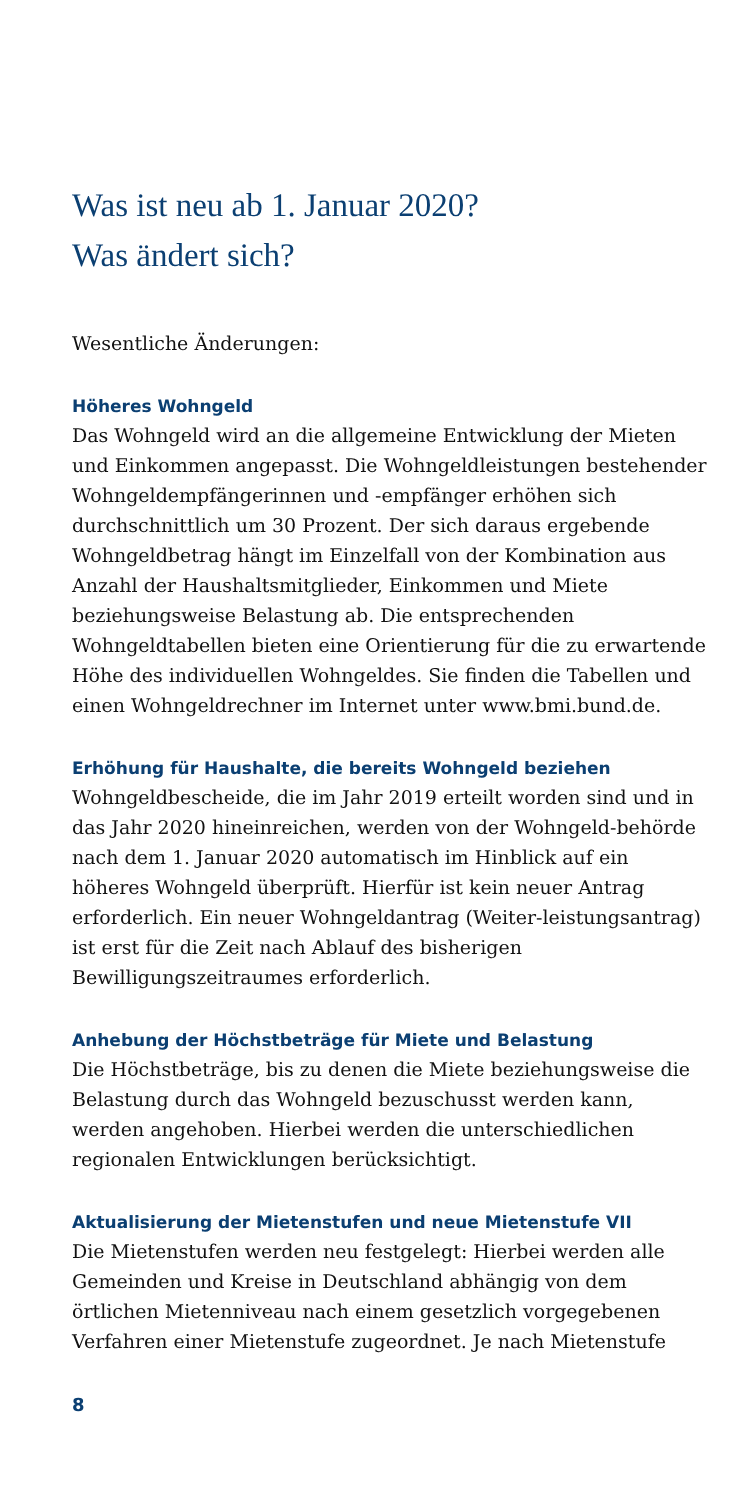Was ist neu ab 1. Januar 2020?
Was ändert sich?
Wesentliche Änderungen:
Höheres Wohngeld
Das Wohngeld wird an die allgemeine Entwicklung der Mieten und Einkommen angepasst. Die Wohngeldleistungen bestehender Wohngeldempfängerinnen und -empfänger erhöhen sich durchschnittlich um 30 Prozent. Der sich daraus ergebende Wohngeldbetrag hängt im Einzelfall von der Kombination aus Anzahl der Haushaltsmitglieder, Einkommen und Miete beziehungsweise Belastung ab. Die entsprechenden Wohngeldtabellen bieten eine Orientierung für die zu erwartende Höhe des individuellen Wohngeldes. Sie finden die Tabellen und einen Wohngeldrechner im Internet unter www.bmi.bund.de.
Erhöhung für Haushalte, die bereits Wohngeld beziehen
Wohngeldbescheide, die im Jahr 2019 erteilt worden sind und in das Jahr 2020 hineinreichen, werden von der Wohngeld-behörde nach dem 1. Januar 2020 automatisch im Hinblick auf ein höheres Wohngeld überprüft. Hierfür ist kein neuer Antrag erforderlich. Ein neuer Wohngeldantrag (Weiter-leistungsantrag) ist erst für die Zeit nach Ablauf des bisherigen Bewilligungszeitraumes erforderlich.
Anhebung der Höchstbeträge für Miete und Belastung
Die Höchstbeträge, bis zu denen die Miete beziehungsweise die Belastung durch das Wohngeld bezuschusst werden kann, werden angehoben. Hierbei werden die unterschiedlichen regionalen Entwicklungen berücksichtigt.
Aktualisierung der Mietenstufen und neue Mietenstufe VII
Die Mietenstufen werden neu festgelegt: Hierbei werden alle Gemeinden und Kreise in Deutschland abhängig von dem örtlichen Mietenniveau nach einem gesetzlich vorgegebenen Verfahren einer Mietenstufe zugeordnet. Je nach Mietenstufe
8